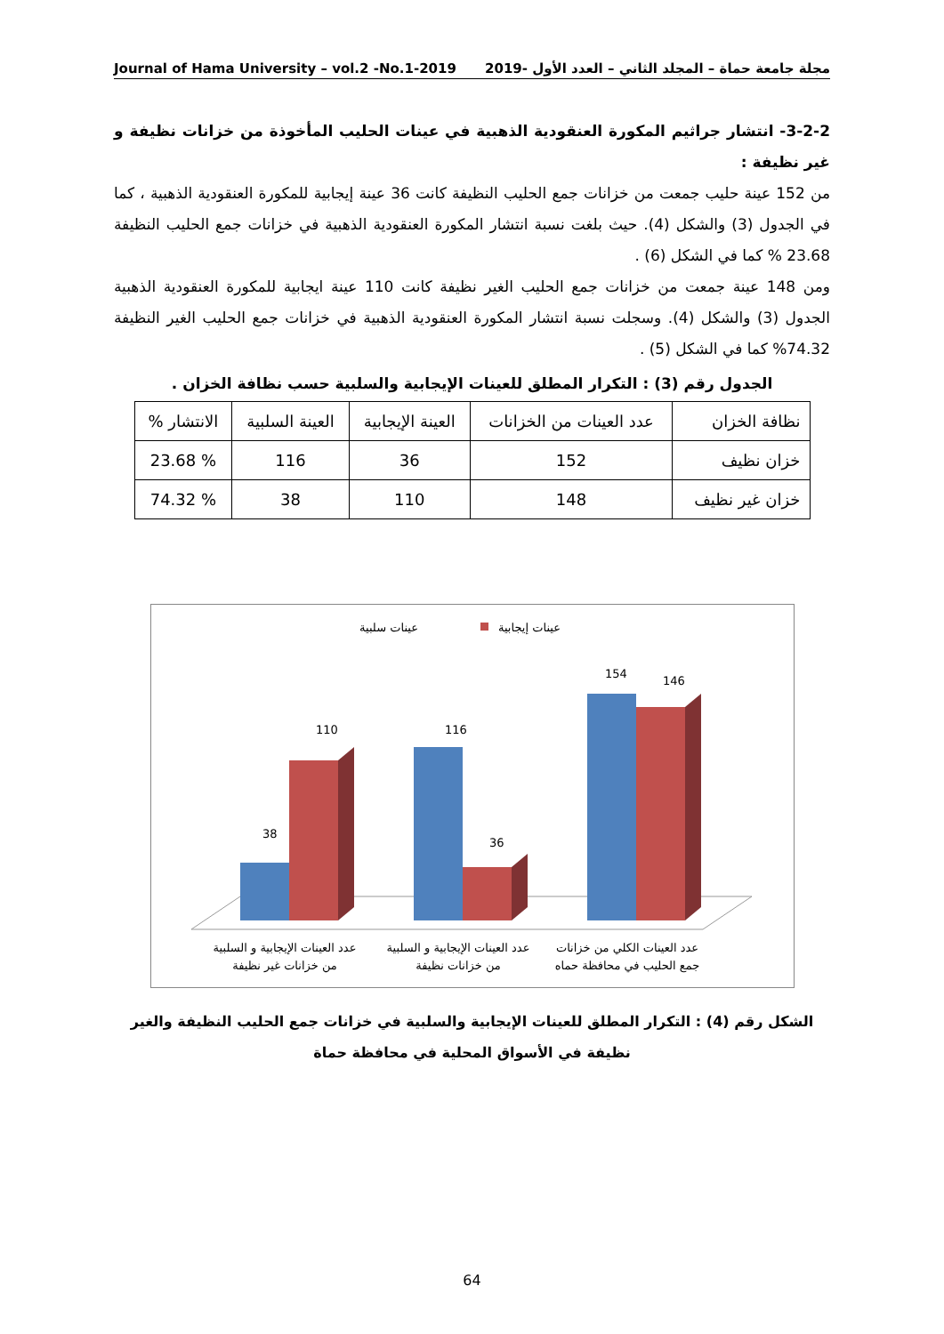Journal of Hama University – vol.2 -No.1-2019 مجلة جامعة حماة – المجلد الثاني – العدد الأول -2019
3-2-2- انتشار جراثيم المكورة العنقودية الذهبية في عينات الحليب المأخوذة من خزانات نظيفة و غير نظيفة :
من 152 عينة حليب جمعت من خزانات جمع الحليب النظيفة كانت 36 عينة إيجابية للمكورة العنقودية الذهبية ، كما في الجدول (3) والشكل (4). حيث بلغت نسبة انتشار المكورة العنقودية الذهبية في خزانات جمع الحليب النظيفة 23.68 % كما في الشكل (6) .
ومن 148 عينة جمعت من خزانات جمع الحليب الغير نظيفة كانت 110 عينة ايجابية للمكورة العنقودية الذهبية الجدول (3) والشكل (4). وسجلت نسبة انتشار المكورة العنقودية الذهبية في خزانات جمع الحليب الغير النظيفة 74.32% كما في الشكل (5) .
الجدول رقم (3) : التكرار المطلق للعينات الإيجابية والسلبية حسب نظافة الخزان .
| نظافة الخزان | عدد العينات من الخزانات | العينة الإيجابية | العينة السلبية | الانتشار % |
| --- | --- | --- | --- | --- |
| خزان نظيف | 152 | 36 | 116 | % 23.68 |
| خزان غير نظيف | 148 | 110 | 38 | % 74.32 |
عينات سلبية
عينات إيجابية
38
110
116
36
154
146
عدد العينات الإيجابية و السلبية
من خزانات غير نظيفة
عدد العينات الإيجابية و السلبية
من خزانات نظيفة
عدد العينات الكلي من خزانات
جمع الحليب في محافظة حماه
الشكل رقم (4) : التكرار المطلق للعينات الإيجابية والسلبية في خزانات جمع الحليب النظيفة والغير نظيفة في الأسواق المحلية في محافظة حماة
64